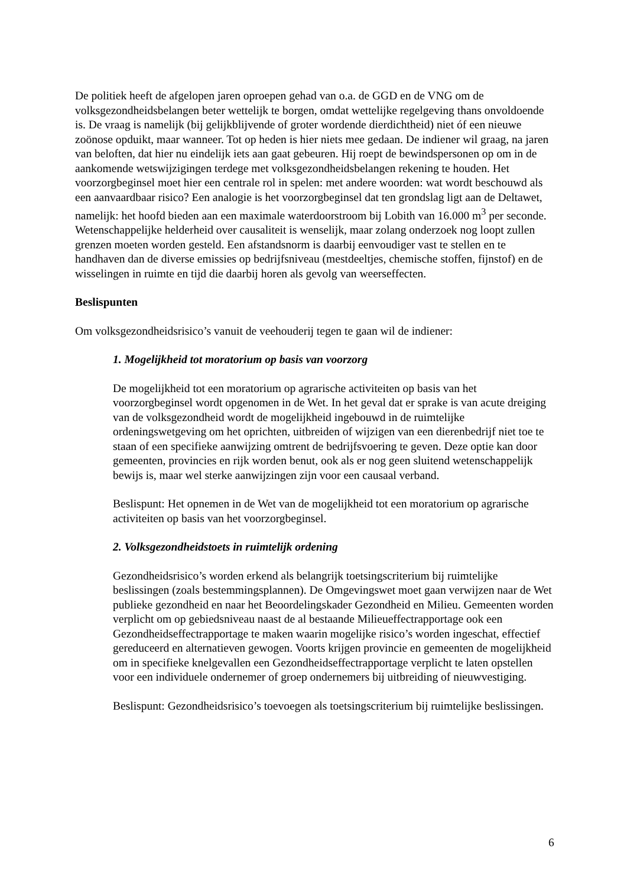De politiek heeft de afgelopen jaren oproepen gehad van o.a. de GGD en de VNG om de volksgezondheidsbelangen beter wettelijk te borgen, omdat wettelijke regelgeving thans onvoldoende is. De vraag is namelijk (bij gelijkblijvende of groter wordende dierdichtheid) niet óf een nieuwe zoönose opduikt, maar wanneer. Tot op heden is hier niets mee gedaan. De indiener wil graag, na jaren van beloften, dat hier nu eindelijk iets aan gaat gebeuren. Hij roept de bewindspersonen op om in de aankomende wetswijzigingen terdege met volksgezondheidsbelangen rekening te houden. Het voorzorgbeginsel moet hier een centrale rol in spelen: met andere woorden: wat wordt beschouwd als een aanvaardbaar risico? Een analogie is het voorzorgbeginsel dat ten grondslag ligt aan de Deltawet, namelijk: het hoofd bieden aan een maximale waterdoorstroom bij Lobith van 16.000 m<sup>3</sup> per seconde. Wetenschappelijke helderheid over causaliteit is wenselijk, maar zolang onderzoek nog loopt zullen grenzen moeten worden gesteld. Een afstandsnorm is daarbij eenvoudiger vast te stellen en te handhaven dan de diverse emissies op bedrijfsniveau (mestdeeltjes, chemische stoffen, fijnstof) en de wisselingen in ruimte en tijd die daarbij horen als gevolg van weerseffecten.
Beslispunten
Om volksgezondheidsrisico’s vanuit de veehouderij tegen te gaan wil de indiener:
1. Mogelijkheid tot moratorium op basis van voorzorg
De mogelijkheid tot een moratorium op agrarische activiteiten op basis van het voorzorgbeginsel wordt opgenomen in de Wet. In het geval dat er sprake is van acute dreiging van de volksgezondheid wordt de mogelijkheid ingebouwd in de ruimtelijke ordeningswetgeving om het oprichten, uitbreiden of wijzigen van een dierenbedrijf niet toe te staan of een specifieke aanwijzing omtrent de bedrijfsvoering te geven. Deze optie kan door gemeenten, provincies en rijk worden benut, ook als er nog geen sluitend wetenschappelijk bewijs is, maar wel sterke aanwijzingen zijn voor een causaal verband.
Beslispunt: Het opnemen in de Wet van de mogelijkheid tot een moratorium op agrarische activiteiten op basis van het voorzorgbeginsel.
2. Volksgezondheidstoets in ruimtelijk ordening
Gezondheidsrisico’s worden erkend als belangrijk toetsingscriterium bij ruimtelijke beslissingen (zoals bestemmingsplannen). De Omgevingswet moet gaan verwijzen naar de Wet publieke gezondheid en naar het Beoordelingskader Gezondheid en Milieu. Gemeenten worden verplicht om op gebiedsniveau naast de al bestaande Milieueffectrapportage ook een Gezondheidseffectrapportage te maken waarin mogelijke risico’s worden ingeschat, effectief gereduceerd en alternatieven gewogen. Voorts krijgen provincie en gemeenten de mogelijkheid om in specifieke knelgevallen een Gezondheidseffectrapportage verplicht te laten opstellen voor een individuele ondernemer of groep ondernemers bij uitbreiding of nieuwvestiging.
Beslispunt: Gezondheidsrisico’s toevoegen als toetsingscriterium bij ruimtelijke beslissingen.
6